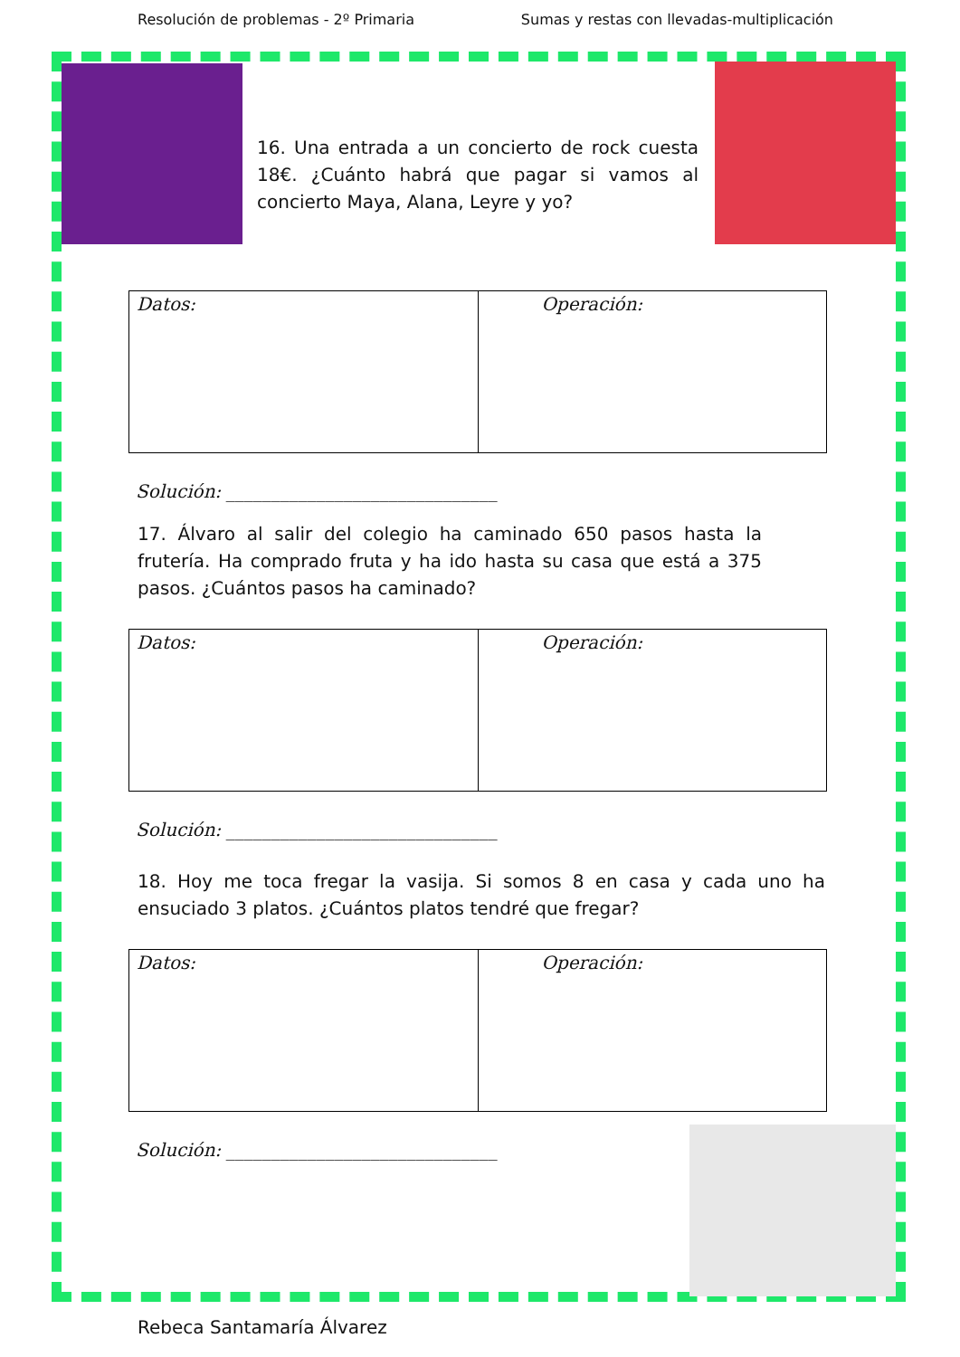Resolución de problemas - 2º Primaria Sumas y restas con llevadas-multiplicación
16. Una entrada a un concierto de rock cuesta 18€. ¿Cuánto habrá que pagar si vamos al concierto Maya, Alana, Leyre y yo?
| Datos: | Operación: |
Solución: ______________________________
17. Álvaro al salir del colegio ha caminado 650 pasos hasta la frutería. Ha comprado fruta y ha ido hasta su casa que está a 375 pasos. ¿Cuántos pasos ha caminado?
| Datos: | Operación: |
Solución: ______________________________
18. Hoy me toca fregar la vasija. Si somos 8 en casa y cada uno ha ensuciado 3 platos. ¿Cuántos platos tendré que fregar?
| Datos: | Operación: |
Solución: ______________________________
Rebeca Santamaría Álvarez